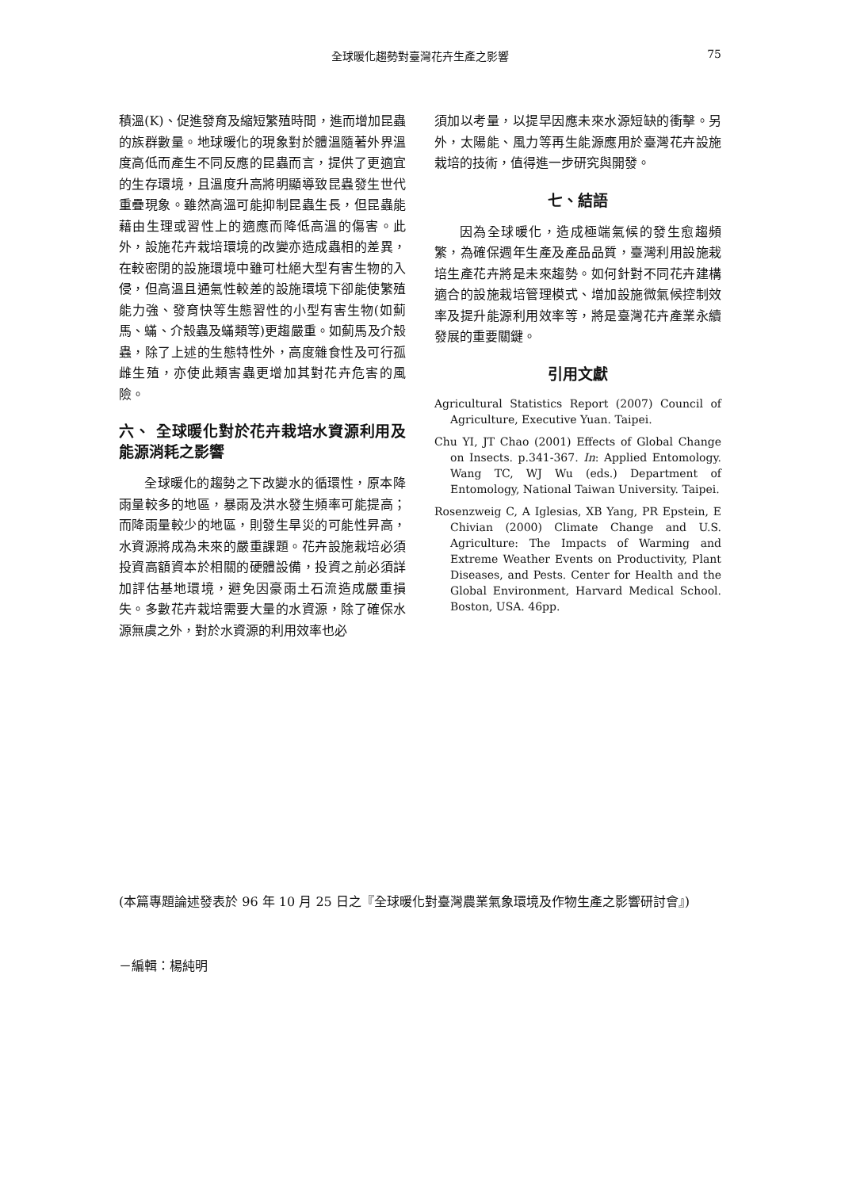全球暖化趨勢對臺灣花卉生產之影響
75
積溫(K)、促進發育及縮短繁殖時間，進而增加昆蟲的族群數量。地球暖化的現象對於體溫隨著外界溫度高低而產生不同反應的昆蟲而言，提供了更適宜的生存環境，且溫度升高將明顯導致昆蟲發生世代重疊現象。雖然高溫可能抑制昆蟲生長，但昆蟲能藉由生理或習性上的適應而降低高溫的傷害。此外，設施花卉栽培環境的改變亦造成蟲相的差異，在較密閉的設施環境中雖可杜絕大型有害生物的入侵，但高溫且通氣性較差的設施環境下卻能使繁殖能力強、發育快等生態習性的小型有害生物(如薊馬、蟎、介殼蟲及蟎類等)更趨嚴重。如薊馬及介殼蟲，除了上述的生態特性外，高度雜食性及可行孤雌生殖，亦使此類害蟲更增加其對花卉危害的風險。
六、 全球暖化對於花卉栽培水資源利用及能源消耗之影響
全球暖化的趨勢之下改變水的循環性，原本降雨量較多的地區，暴雨及洪水發生頻率可能提高；而降雨量較少的地區，則發生旱災的可能性昇高，水資源將成為未來的嚴重課題。花卉設施栽培必須投資高額資本於相關的硬體設備，投資之前必須詳加評估基地環境，避免因豪雨土石流造成嚴重損失。多數花卉栽培需要大量的水資源，除了確保水源無虞之外，對於水資源的利用效率也必
須加以考量，以提早因應未來水源短缺的衝擊。另外，太陽能、風力等再生能源應用於臺灣花卉設施栽培的技術，值得進一步研究與開發。
七、結語
因為全球暖化，造成極端氣候的發生愈趨頻繁，為確保週年生產及產品品質，臺灣利用設施栽培生產花卉將是未來趨勢。如何針對不同花卉建構適合的設施栽培管理模式、增加設施微氣候控制效率及提升能源利用效率等，將是臺灣花卉產業永續發展的重要關鍵。
引用文獻
Agricultural Statistics Report (2007) Council of Agriculture, Executive Yuan. Taipei.
Chu YI, JT Chao (2001) Effects of Global Change on Insects. p.341-367. In: Applied Entomology. Wang TC, WJ Wu (eds.) Department of Entomology, National Taiwan University. Taipei.
Rosenzweig C, A Iglesias, XB Yang, PR Epstein, E Chivian (2000) Climate Change and U.S. Agriculture: The Impacts of Warming and Extreme Weather Events on Productivity, Plant Diseases, and Pests. Center for Health and the Global Environment, Harvard Medical School. Boston, USA. 46pp.
(本篇專題論述發表於 96 年 10 月 25 日之『全球暖化對臺灣農業氣象環境及作物生產之影響研討會』)
－編輯：楊純明